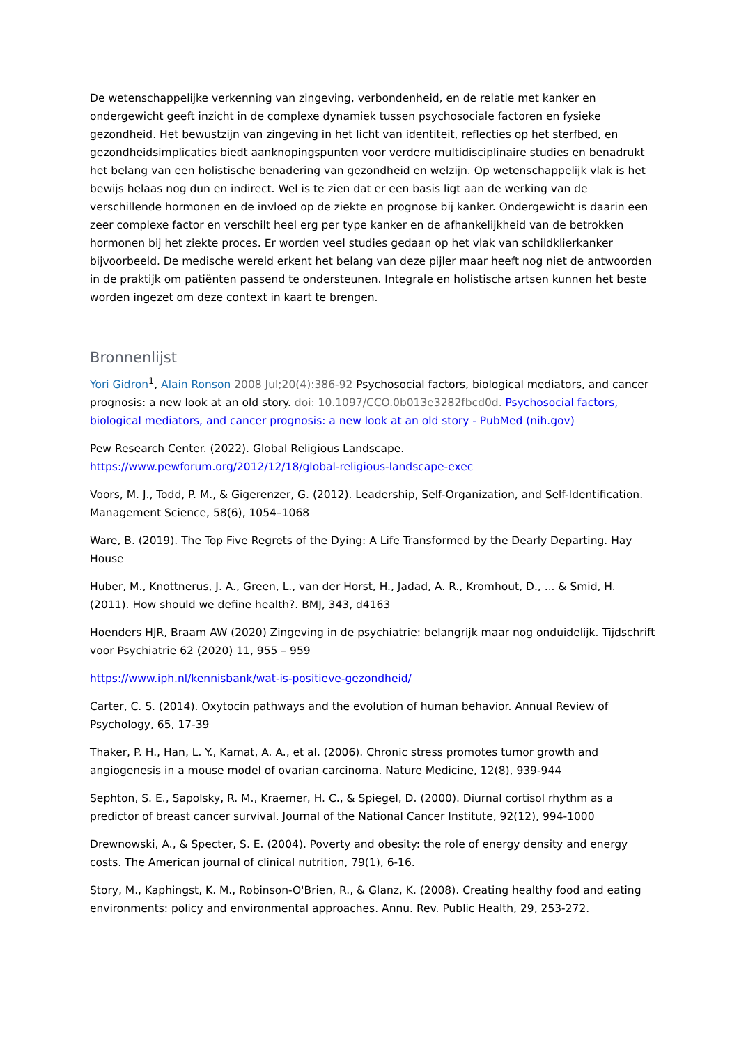De wetenschappelijke verkenning van zingeving, verbondenheid, en de relatie met kanker en ondergewicht geeft inzicht in de complexe dynamiek tussen psychosociale factoren en fysieke gezondheid. Het bewustzijn van zingeving in het licht van identiteit, reflecties op het sterfbed, en gezondheidsimplicaties biedt aanknopingspunten voor verdere multidisciplinaire studies en benadrukt het belang van een holistische benadering van gezondheid en welzijn. Op wetenschappelijk vlak is het bewijs helaas nog dun en indirect. Wel is te zien dat er een basis ligt aan de werking van de verschillende hormonen en de invloed op de ziekte en prognose bij kanker. Ondergewicht is daarin een zeer complexe factor en verschilt heel erg per type kanker en de afhankelijkheid van de betrokken hormonen bij het ziekte proces. Er worden veel studies gedaan op het vlak van schildklierkanker bijvoorbeeld. De medische wereld erkent het belang van deze pijler maar heeft nog niet de antwoorden in de praktijk om patiënten passend te ondersteunen. Integrale en holistische artsen kunnen het beste worden ingezet om deze context in kaart te brengen.
Bronnenlijst
Yori Gidron<sup>1</sup>, Alain Ronson 2008 Jul;20(4):386-92 Psychosocial factors, biological mediators, and cancer prognosis: a new look at an old story. doi: 10.1097/CCO.0b013e3282fbcd0d. Psychosocial factors, biological mediators, and cancer prognosis: a new look at an old story - PubMed (nih.gov)
Pew Research Center. (2022). Global Religious Landscape.
https://www.pewforum.org/2012/12/18/global-religious-landscape-exec
Voors, M. J., Todd, P. M., & Gigerenzer, G. (2012). Leadership, Self-Organization, and Self-Identification. Management Science, 58(6), 1054–1068
Ware, B. (2019). The Top Five Regrets of the Dying: A Life Transformed by the Dearly Departing. Hay House
Huber, M., Knottnerus, J. A., Green, L., van der Horst, H., Jadad, A. R., Kromhout, D., ... & Smid, H. (2011). How should we define health?. BMJ, 343, d4163
Hoenders HJR, Braam AW (2020) Zingeving in de psychiatrie: belangrijk maar nog onduidelijk. Tijdschrift voor Psychiatrie 62 (2020) 11, 955 – 959
https://www.iph.nl/kennisbank/wat-is-positieve-gezondheid/
Carter, C. S. (2014). Oxytocin pathways and the evolution of human behavior. Annual Review of Psychology, 65, 17-39
Thaker, P. H., Han, L. Y., Kamat, A. A., et al. (2006). Chronic stress promotes tumor growth and angiogenesis in a mouse model of ovarian carcinoma. Nature Medicine, 12(8), 939-944
Sephton, S. E., Sapolsky, R. M., Kraemer, H. C., & Spiegel, D. (2000). Diurnal cortisol rhythm as a predictor of breast cancer survival. Journal of the National Cancer Institute, 92(12), 994-1000
Drewnowski, A., & Specter, S. E. (2004). Poverty and obesity: the role of energy density and energy costs. The American journal of clinical nutrition, 79(1), 6-16.
Story, M., Kaphingst, K. M., Robinson-O'Brien, R., & Glanz, K. (2008). Creating healthy food and eating environments: policy and environmental approaches. Annu. Rev. Public Health, 29, 253-272.